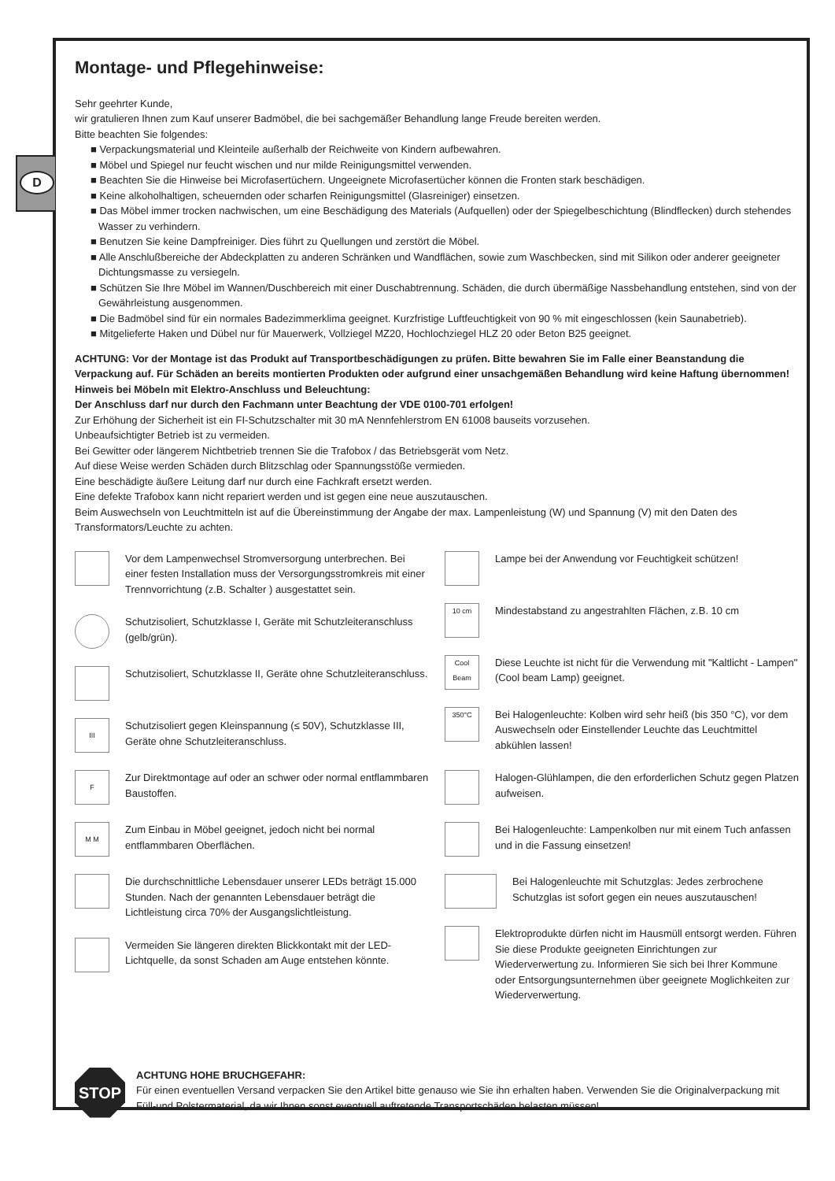D
Montage- und Pflegehinweise:
Sehr geehrter Kunde,
wir gratulieren Ihnen zum Kauf unserer Badmöbel, die bei sachgemäßer Behandlung lange Freude bereiten werden.
Bitte beachten Sie folgendes:
■ Verpackungsmaterial und Kleinteile außerhalb der Reichweite von Kindern aufbewahren.
■ Möbel und Spiegel nur feucht wischen und nur milde Reinigungsmittel verwenden.
■ Beachten Sie die Hinweise bei Microfasertüchern. Ungeeignete Microfasertücher können die Fronten stark beschädigen.
■ Keine alkoholhaltigen, scheuernden oder scharfen Reinigungsmittel (Glasreiniger) einsetzen.
■ Das Möbel immer trocken nachwischen, um eine Beschädigung des Materials (Aufquellen) oder der Spiegelbeschichtung (Blindflecken) durch stehendes Wasser zu verhindern.
■ Benutzen Sie keine Dampfreiniger. Dies führt zu Quellungen und zerstört die Möbel.
■ Alle Anschlußbereiche der Abdeckplatten zu anderen Schränken und Wandflächen, sowie zum Waschbecken, sind mit Silikon oder anderer geeigneter Dichtungsmasse zu versiegeln.
■ Schützen Sie Ihre Möbel im Wannen/Duschbereich mit einer Duschabtrennung. Schäden, die durch übermäßige Nassbehandlung entstehen, sind von der Gewährleistung ausgenommen.
■ Die Badmöbel sind für ein normales Badezimmerklima geeignet. Kurzfristige Luftfeuchtigkeit von 90 % mit eingeschlossen (kein Saunabetrieb).
■ Mitgelieferte Haken und Dübel nur für Mauerwerk, Vollziegel MZ20, Hochlochziegel HLZ 20 oder Beton B25 geeignet.
ACHTUNG: Vor der Montage ist das Produkt auf Transportbeschädigungen zu prüfen. Bitte bewahren Sie im Falle einer Beanstandung die Verpackung auf. Für Schäden an bereits montierten Produkten oder aufgrund einer unsachgemäßen Behandlung wird keine Haftung übernommen!
Hinweis bei Möbeln mit Elektro-Anschluss und Beleuchtung:
Der Anschluss darf nur durch den Fachmann unter Beachtung der VDE 0100-701 erfolgen!
Zur Erhöhung der Sicherheit ist ein FI-Schutzschalter mit 30 mA Nennfehlerstrom EN 61008 bauseits vorzusehen.
Unbeaufsichtigter Betrieb ist zu vermeiden.
Bei Gewitter oder längerem Nichtbetrieb trennen Sie die Trafobox / das Betriebsgerät vom Netz.
Auf diese Weise werden Schäden durch Blitzschlag oder Spannungsstöße vermieden.
Eine beschädigte äußere Leitung darf nur durch eine Fachkraft ersetzt werden.
Eine defekte Trafobox kann nicht repariert werden und ist gegen eine neue auszutauschen.
Beim Auswechseln von Leuchtmitteln ist auf die Übereinstimmung der Angabe der max. Lampenleistung (W) und Spannung (V) mit den Daten des Transformators/Leuchte zu achten.
Vor dem Lampenwechsel Stromversorgung unterbrechen. Bei einer festen Installation muss der Versorgungsstromkreis mit einer Trennvorrichtung (z.B. Schalter ) ausgestattet sein.
Schutzisoliert, Schutzklasse I, Geräte mit Schutzleiteranschluss (gelb/grün).
Schutzisoliert, Schutzklasse II, Geräte ohne Schutzleiteranschluss.
III
Schutzisoliert gegen Kleinspannung (≤ 50V), Schutzklasse III, Geräte ohne Schutzleiteranschluss.
F
Zur Direktmontage auf oder an schwer oder normal entflammbaren Baustoffen.
M M
Zum Einbau in Möbel geeignet, jedoch nicht bei normal entflammbaren Oberflächen.
Die durchschnittliche Lebensdauer unserer LEDs beträgt 15.000 Stunden. Nach der genannten Lebensdauer beträgt die Lichtleistung circa 70% der Ausgangslichtleistung.
Vermeiden Sie längeren direkten Blickkontakt mit der LED-Lichtquelle, da sonst Schaden am Auge entstehen könnte.
Lampe bei der Anwendung vor Feuchtigkeit schützen!
10 cm
Mindestabstand zu angestrahlten Flächen, z.B. 10 cm
Cool Beam
Diese Leuchte ist nicht für die Verwendung mit "Kaltlicht - Lampen" (Cool beam Lamp) geeignet.
350°C
Bei Halogenleuchte: Kolben wird sehr heiß (bis 350 °C), vor dem Auswechseln oder Einstellender Leuchte das Leuchtmittel abkühlen lassen!
Halogen-Glühlampen, die den erforderlichen Schutz gegen Platzen aufweisen.
Bei Halogenleuchte: Lampenkolben nur mit einem Tuch anfassen und in die Fassung einsetzen!
Bei Halogenleuchte mit Schutzglas: Jedes zerbrochene Schutzglas ist sofort gegen ein neues auszutauschen!
Elektroprodukte dürfen nicht im Hausmüll entsorgt werden. Führen Sie diese Produkte geeigneten Einrichtungen zur Wiederverwertung zu. Informieren Sie sich bei Ihrer Kommune oder Entsorgungsunter­nehmen über geeignete Moglichkeiten zur Wiederverwertung.
STOP
ACHTUNG HOHE BRUCHGEFAHR:
Für einen eventuellen Versand verpacken Sie den Artikel bitte genauso wie Sie ihn erhalten haben. Verwenden Sie die Originalverpackung mit Füll-und Polstermaterial, da wir Ihnen sonst eventuell auftretende Transportschäden belasten müssen!